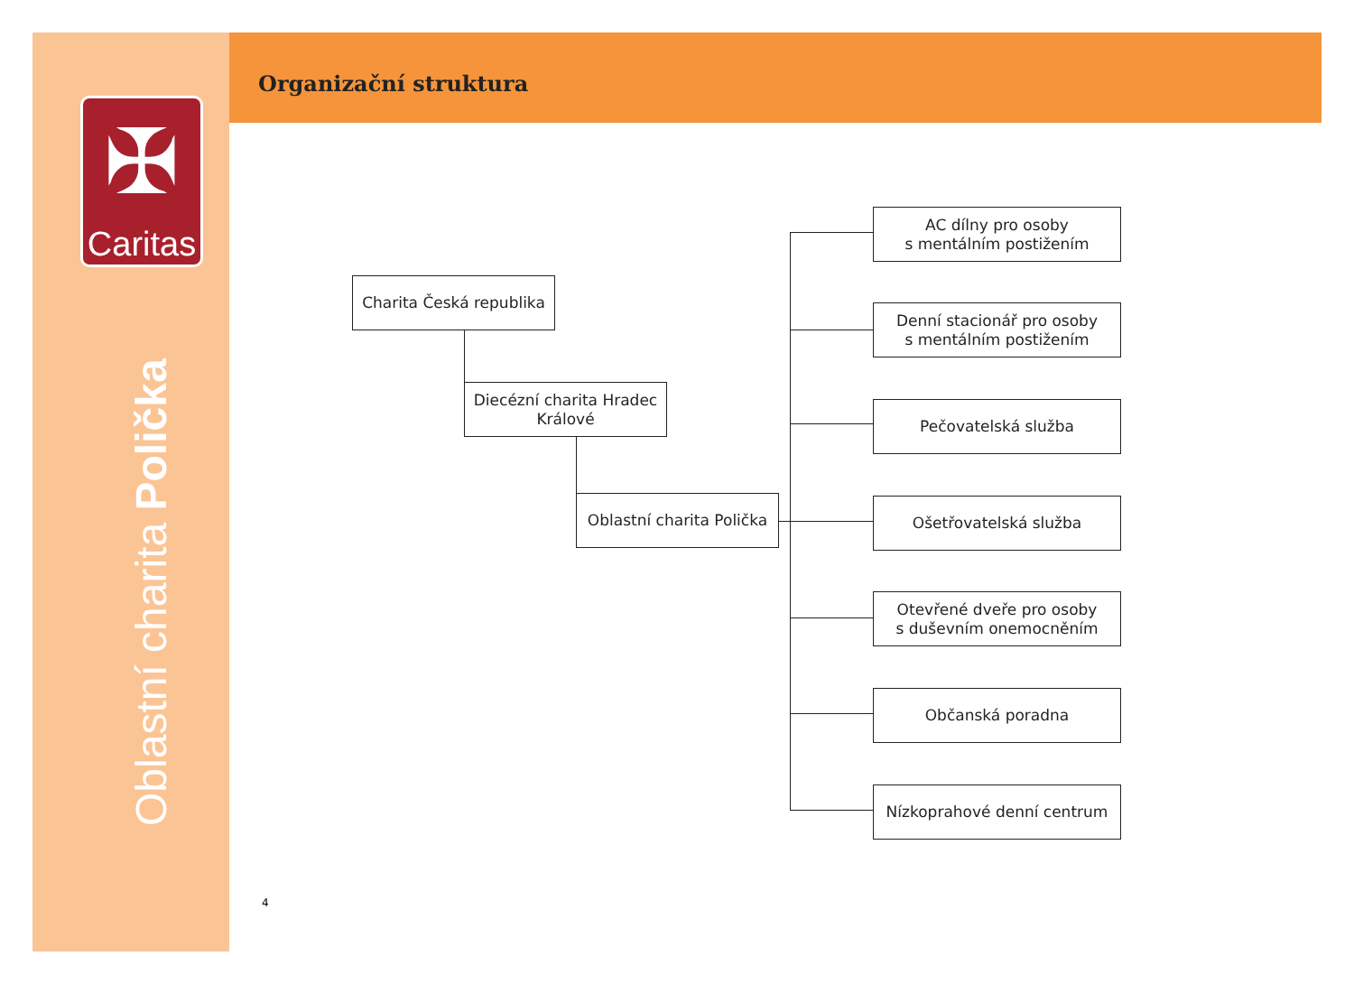✠
Caritas
Oblastní charita Polička
Organizační struktura
Charita Česká republika
Diecézní charita Hradec Králové
Oblastní charita Polička
AC dílny pro osoby
s mentálním postižením
Denní stacionář pro osoby
s mentálním postižením
Pečovatelská služba
Ošetřovatelská služba
Otevřené dveře pro osoby
s duševním onemocněním
Občanská poradna
Nízkoprahové denní centrum
4